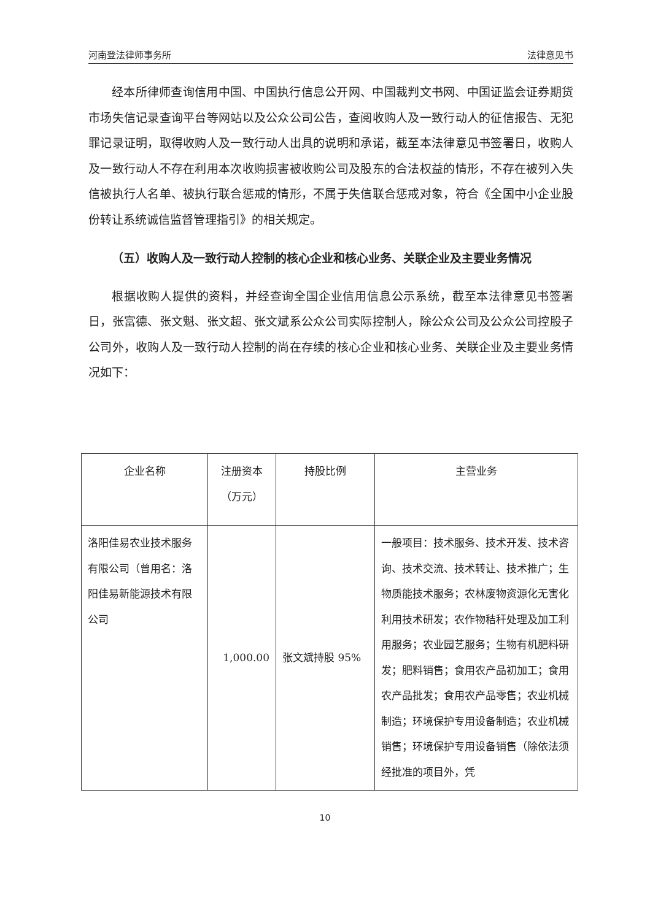河南登法律师事务所 法律意见书
经本所律师查询信用中国、中国执行信息公开网、中国裁判文书网、中国证监会证券期货市场失信记录查询平台等网站以及公众公司公告，查阅收购人及一致行动人的征信报告、无犯罪记录证明，取得收购人及一致行动人出具的说明和承诺，截至本法律意见书签署日，收购人及一致行动人不存在利用本次收购损害被收购公司及股东的合法权益的情形，不存在被列入失信被执行人名单、被执行联合惩戒的情形，不属于失信联合惩戒对象，符合《全国中小企业股份转让系统诚信监督管理指引》的相关规定。
（五）收购人及一致行动人控制的核心企业和核心业务、关联企业及主要业务情况
根据收购人提供的资料，并经查询全国企业信用信息公示系统，截至本法律意见书签署日，张富德、张文魁、张文超、张文斌系公众公司实际控制人，除公众公司及公众公司控股子公司外，收购人及一致行动人控制的尚在存续的核心企业和核心业务、关联企业及主要业务情况如下：
| 企业名称 | 注册资本 （万元） | 持股比例 | 主营业务 |
| --- | --- | --- | --- |
| 洛阳佳易农业技术服务有限公司（曾用名：洛阳佳易新能源技术有限公司 | 1,000.00 | 张文斌持股 95% | 一般项目：技术服务、技术开发、技术咨询、技术交流、技术转让、技术推广；生物质能技术服务；农林废物资源化无害化利用技术研发；农作物秸秆处理及加工利用服务；农业园艺服务；生物有机肥料研发；肥料销售；食用农产品初加工；食用农产品批发；食用农产品零售；农业机械制造；环境保护专用设备制造；农业机械销售；环境保护专用设备销售（除依法须经批准的项目外，凭 |
10